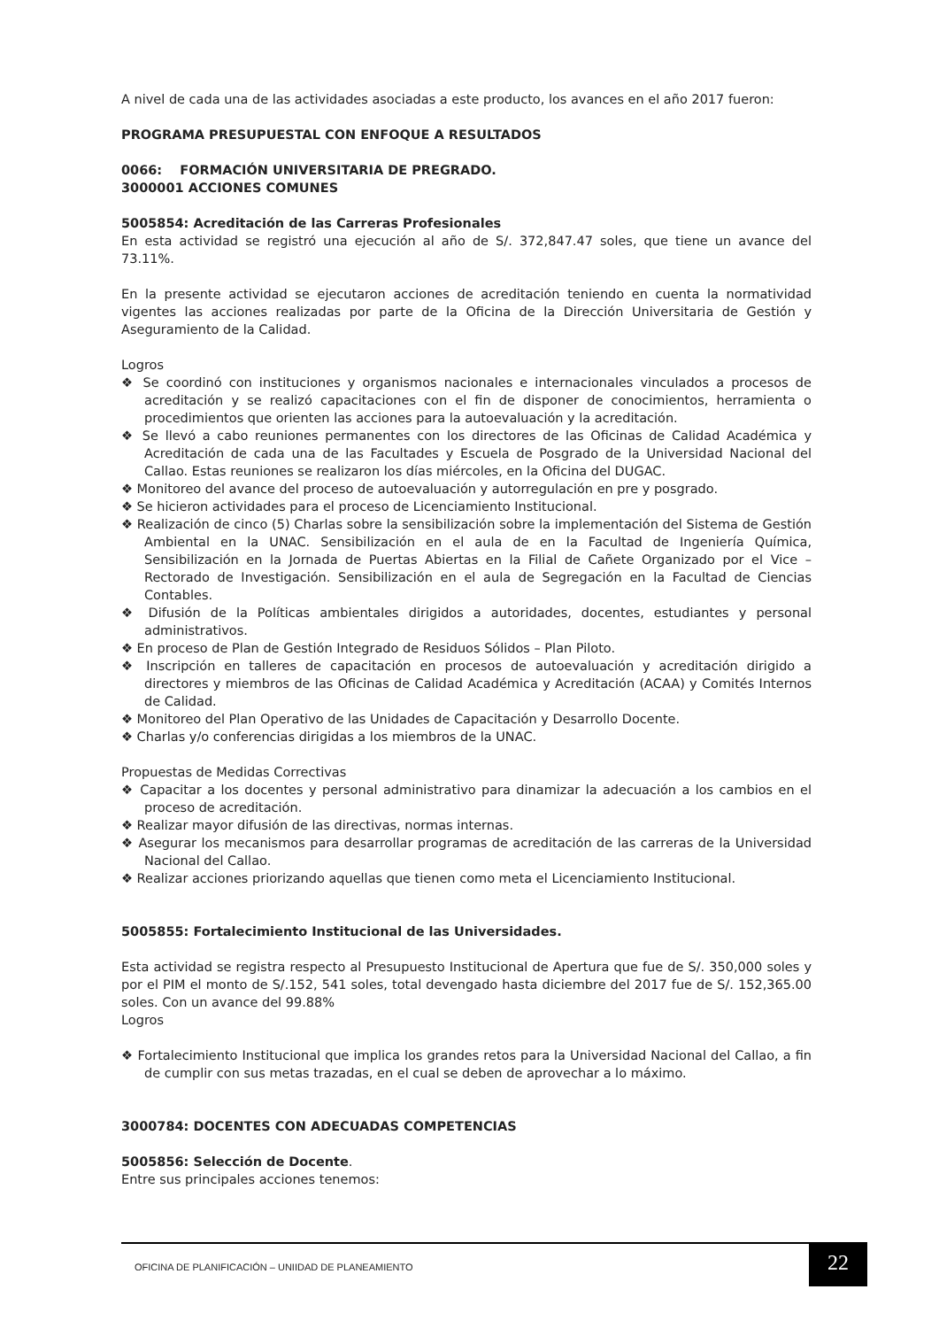A nivel de cada una de las actividades asociadas a este producto, los avances en el año 2017 fueron:
PROGRAMA PRESUPUESTAL CON ENFOQUE A RESULTADOS
0066: FORMACIÓN UNIVERSITARIA DE PREGRADO.
3000001 ACCIONES COMUNES
5005854: Acreditación de las Carreras Profesionales
En esta actividad se registró una ejecución al año de S/. 372,847.47 soles, que tiene un avance del 73.11%.
En la presente actividad se ejecutaron acciones de acreditación teniendo en cuenta la normatividad vigentes las acciones realizadas por parte de la Oficina de la Dirección Universitaria de Gestión y Aseguramiento de la Calidad.
Logros
❖ Se coordinó con instituciones y organismos nacionales e internacionales vinculados a procesos de acreditación y se realizó capacitaciones con el fin de disponer de conocimientos, herramienta o procedimientos que orienten las acciones para la autoevaluación y la acreditación.
❖ Se llevó a cabo reuniones permanentes con los directores de las Oficinas de Calidad Académica y Acreditación de cada una de las Facultades y Escuela de Posgrado de la Universidad Nacional del Callao. Estas reuniones se realizaron los días miércoles, en la Oficina del DUGAC.
❖ Monitoreo del avance del proceso de autoevaluación y autorregulación en pre y posgrado.
❖ Se hicieron actividades para el proceso de Licenciamiento Institucional.
❖ Realización de cinco (5) Charlas sobre la sensibilización sobre la implementación del Sistema de Gestión Ambiental en la UNAC. Sensibilización en el aula de en la Facultad de Ingeniería Química, Sensibilización en la Jornada de Puertas Abiertas en la Filial de Cañete Organizado por el Vice – Rectorado de Investigación. Sensibilización en el aula de Segregación en la Facultad de Ciencias Contables.
❖ Difusión de la Políticas ambientales dirigidos a autoridades, docentes, estudiantes y personal administrativos.
❖ En proceso de Plan de Gestión Integrado de Residuos Sólidos – Plan Piloto.
❖ Inscripción en talleres de capacitación en procesos de autoevaluación y acreditación dirigido a directores y miembros de las Oficinas de Calidad Académica y Acreditación (ACAA) y Comités Internos de Calidad.
❖ Monitoreo del Plan Operativo de las Unidades de Capacitación y Desarrollo Docente.
❖ Charlas y/o conferencias dirigidas a los miembros de la UNAC.
Propuestas de Medidas Correctivas
❖ Capacitar a los docentes y personal administrativo para dinamizar la adecuación a los cambios en el proceso de acreditación.
❖ Realizar mayor difusión de las directivas, normas internas.
❖ Asegurar los mecanismos para desarrollar programas de acreditación de las carreras de la Universidad Nacional del Callao.
❖ Realizar acciones priorizando aquellas que tienen como meta el Licenciamiento Institucional.
5005855: Fortalecimiento Institucional de las Universidades.
Esta actividad se registra respecto al Presupuesto Institucional de Apertura que fue de S/. 350,000 soles y por el PIM el monto de S/.152, 541 soles, total devengado hasta diciembre del 2017 fue de S/. 152,365.00 soles. Con un avance del 99.88%
Logros
❖ Fortalecimiento Institucional que implica los grandes retos para la Universidad Nacional del Callao, a fin de cumplir con sus metas trazadas, en el cual se deben de aprovechar a lo máximo.
3000784: DOCENTES CON ADECUADAS COMPETENCIAS
5005856: Selección de Docente.
Entre sus principales acciones tenemos:
OFICINA DE PLANIFICACIÓN – UNIIDAD DE PLANEAMIENTO
22